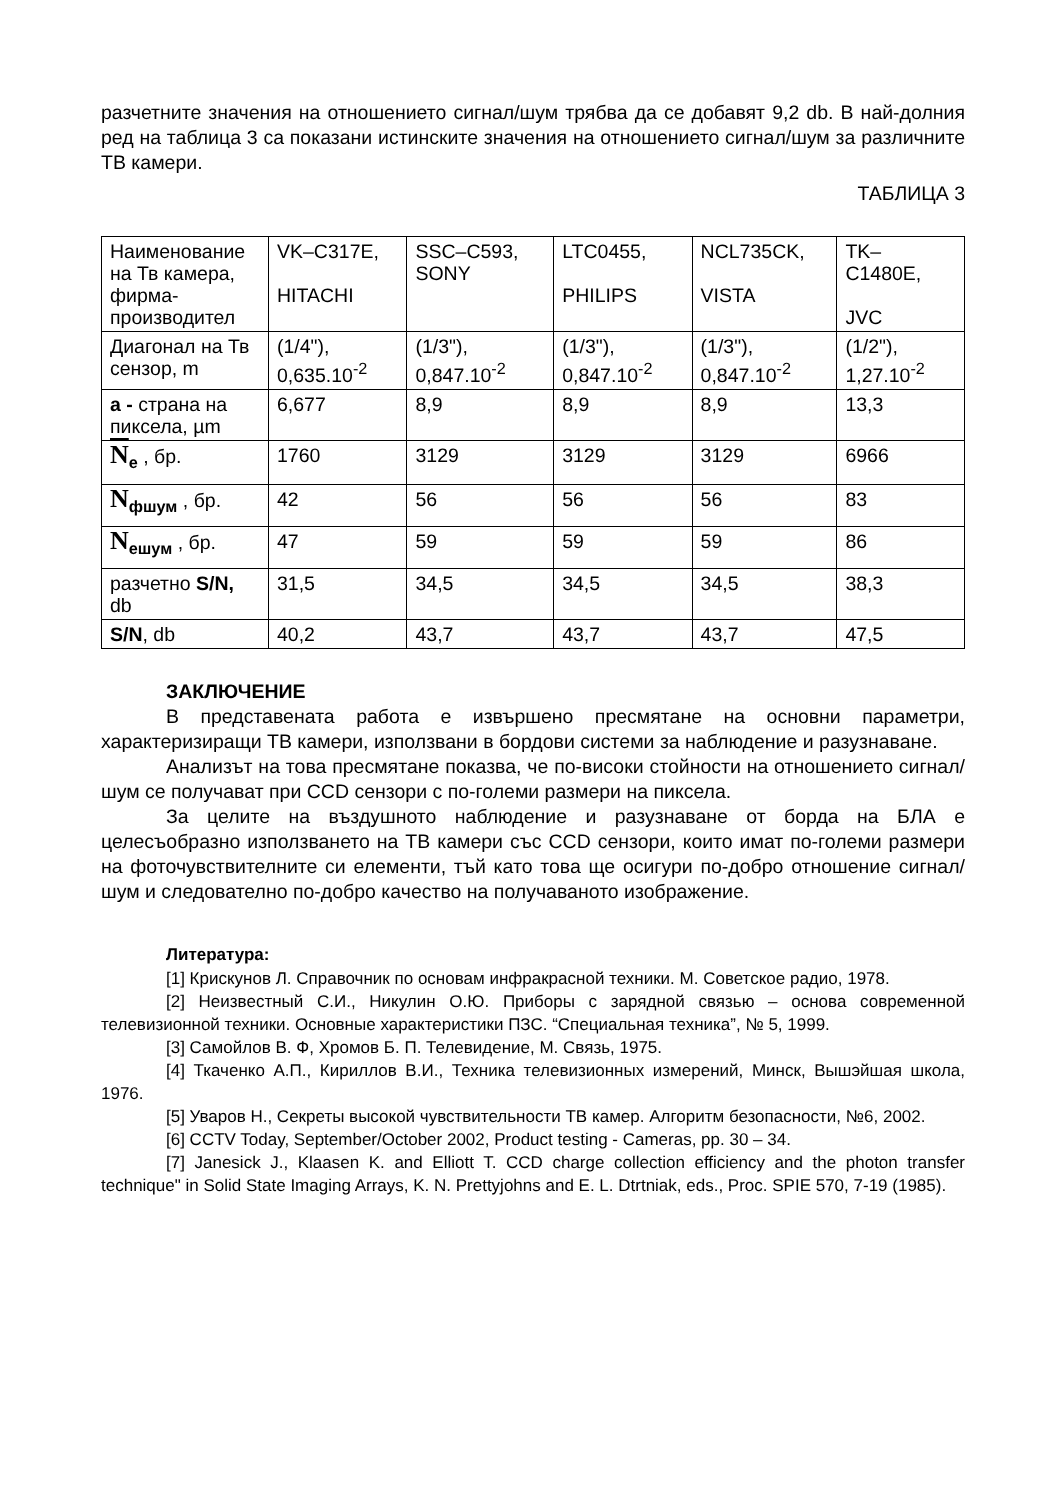разчетните значения на отношението сигнал/шум трябва да се добавят 9,2 db. В най-долния ред на таблица 3 са показани истинските значения на отношението сигнал/шум за различните ТВ камери.
ТАБЛИЦА 3
| Наименование на Тв камера, фирма-производител | VK–C317E, HITACHI | SSC–C593, SONY | LTC0455, PHILIPS | NCL735CK, VISTA | TK–C1480E, JVC |
| Диагонал на Тв сензор, m | (1/4"), 0,635.10<sup>-2</sup> | (1/3"), 0,847.10<sup>-2</sup> | (1/3"), 0,847.10<sup>-2</sup> | (1/3"), 0,847.10<sup>-2</sup> | (1/2"), 1,27.10<sup>-2</sup> |
| a - страна на пиксела, µm | 6,677 | 8,9 | 8,9 | 8,9 | 13,3 |
| N<sub>e</sub> , бр. | 1760 | 3129 | 3129 | 3129 | 6966 |
| N<sub>фшум</sub> , бр. | 42 | 56 | 56 | 56 | 83 |
| N<sub>ешум</sub> , бр. | 47 | 59 | 59 | 59 | 86 |
| разчетно S/N, db | 31,5 | 34,5 | 34,5 | 34,5 | 38,3 |
| S/N , db | 40,2 | 43,7 | 43,7 | 43,7 | 47,5 |
ЗАКЛЮЧЕНИЕ
В представената работа е извършено пресмятане на основни параметри, характеризиращи ТВ камери, използвани в бордови системи за наблюдение и разузнаване.
Анализът на това пресмятане показва, че по-високи стойности на отношението сигнал/шум се получават при CCD сензори с по-големи размери на пиксела.
За целите на въздушното наблюдение и разузнаване от борда на БЛА е целесъобразно използването на ТВ камери със CCD сензори, които имат по-големи размери на фоточувствителните си елементи, тъй като това ще осигури по-добро отношение сигнал/шум и следователно по-добро качество на получаваното изображение.
Литература:
[1] Крискунов Л. Справочник по основам инфракрасной техники. М. Советское радио, 1978.
[2] Неизвестный С.И., Никулин О.Ю. Приборы с зарядной связью – основа современной телевизионной техники. Основные характеристики ПЗС. “Специальная техника”, № 5, 1999.
[3] Самойлов В. Ф, Хромов Б. П. Телевидение, М. Связь, 1975.
[4] Ткаченко А.П., Кириллов В.И., Техника телевизионных измерений, Минск, Вышэйшая школа, 1976.
[5] Уваров Н., Секреты высокой чувствительности ТВ камер. Алгоритм безопасности, №6, 2002.
[6] CCTV Today, September/October 2002, Product testing - Cameras, pp. 30 – 34.
[7] Janesick J., Klaasen K. and Elliott T. CCD charge collection efficiency and the photon transfer technique" in Solid State Imaging Arrays, K. N. Prettyjohns and E. L. Dtrtniak, eds., Proc. SPIE 570, 7-19 (1985).